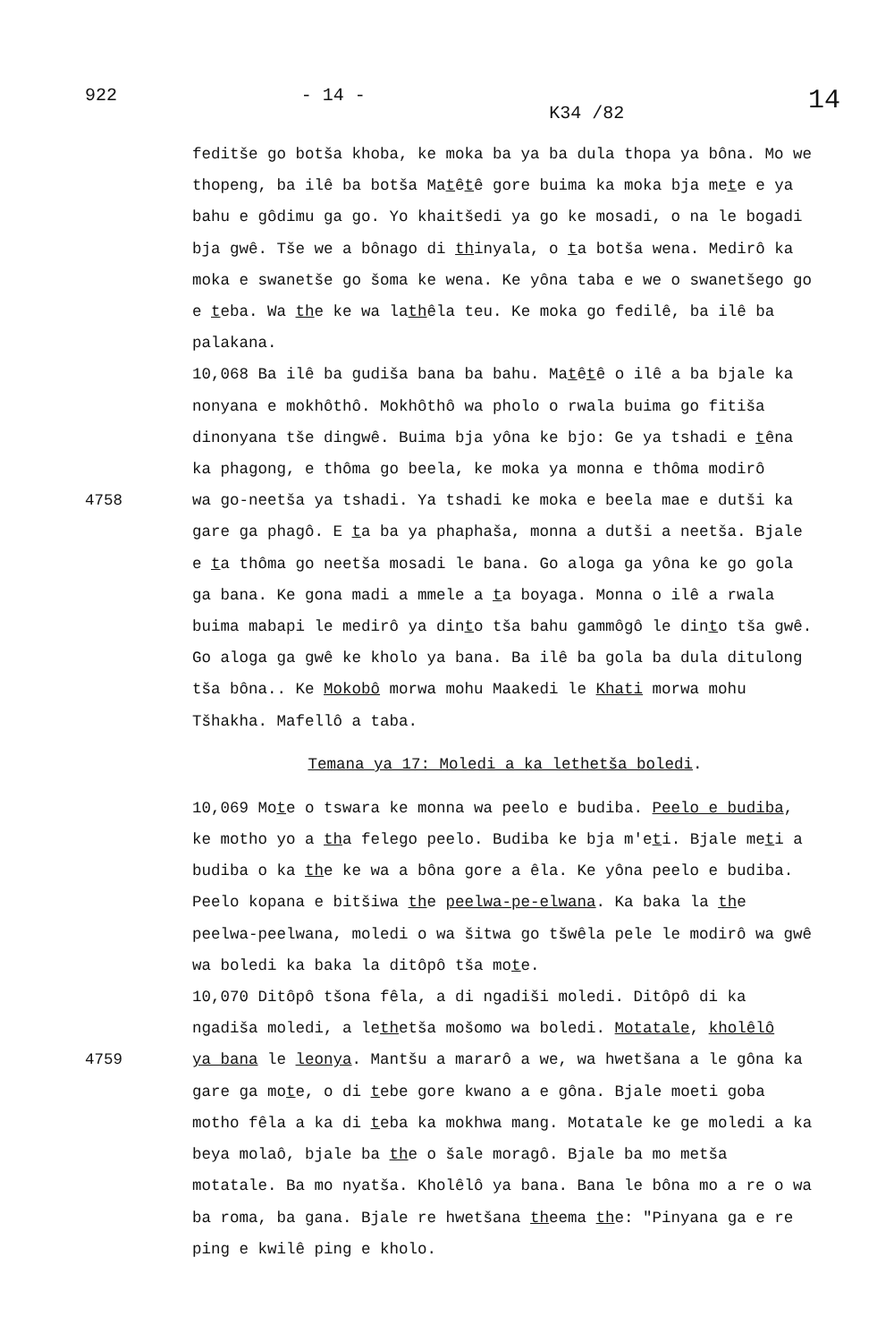922 - 14 - K34 /82 14
feditše go botša khoba, ke moka ba ya ba dula thopa ya bôna. Mo we thopeng, ba ilê ba botša Matêtê gore buima ka moka bja mete e ya bahu e gôdimu ga go. Yo khaitšedi ya go ke mosadi, o na le bogadi bja gwê. Tše we a bônago di thinyala, o ta botša wena. Medirô ka moka e swanetše go šoma ke wena. Ke yôna taba e we o swanetšego go e teba. Wa the ke wa lathêla teu. Ke moka go fedilê, ba ilê ba palakana.
10,068 Ba ilê ba gudiša bana ba bahu. Matêtê o ilê a ba bjale ka nonyana e mokhôthô. Mokhôthô wa pholo o rwala buima go fitiša dinonyana tše dingwê. Buima bja yôna ke bjo: Ge ya tshadi e têna ka phagong, e thôma go beela, ke moka ya monna e thôma modirô
4758 wa go-neetša ya tshadi. Ya tshadi ke moka e beela mae e dutši ka gare ga phagô. E ta ba ya phaphaša, monna a dutši a neetša. Bjale e ta thôma go neetša mosadi le bana. Go aloga ga yôna ke go gola ga bana. Ke gona madi a mmele a ta boyaga. Monna o ilê a rwala buima mabapi le medirô ya dinto tša bahu gammôgô le dinto tša gwê. Go aloga ga gwê ke kholo ya bana. Ba ilê ba gola ba dula ditulong tša bôna.. Ke Mokobô morwa mohu Maakedi le Khati morwa mohu Tšhakha. Mafellô a taba.
Temana ya 17: Moledi a ka lethetša boledi.
10,069 Mote o tswara ke monna wa peelo e budiba. Peelo e budiba, ke motho yo a tha felego peelo. Budiba ke bja m'eti. Bjale meti a budiba o ka the ke wa a bôna gore a êla. Ke yôna peelo e budiba. Peelo kopana e bitšiwa the peelwa-pe-elwana. Ka baka la the peelwa-peelwana, moledi o wa šitwa go tšwêla pele le modirô wa gwê wa boledi ka baka la ditôpô tša mote.
10,070 Ditôpô tšona fêla, a di ngadiši moledi. Ditôpô di ka ngadiša moledi, a lethetša mošomo wa boledi. Motatale, kholêlô
4759 ya bana le leonya. Mantšu a mararô a we, wa hwetšana a le gôna ka gare ga mote, o di tebe gore kwano a e gôna. Bjale moeti goba motho fêla a ka di teba ka mokhwa mang. Motatale ke ge moledi a ka beya molaô, bjale ba the o šale moragô. Bjale ba mo metša motatale. Ba mo nyatša. Kholêlô ya bana. Bana le bôna mo a re o wa ba roma, ba gana. Bjale re hwetšana theema the: "Pinyana ga e re ping e kwilê ping e kholo.